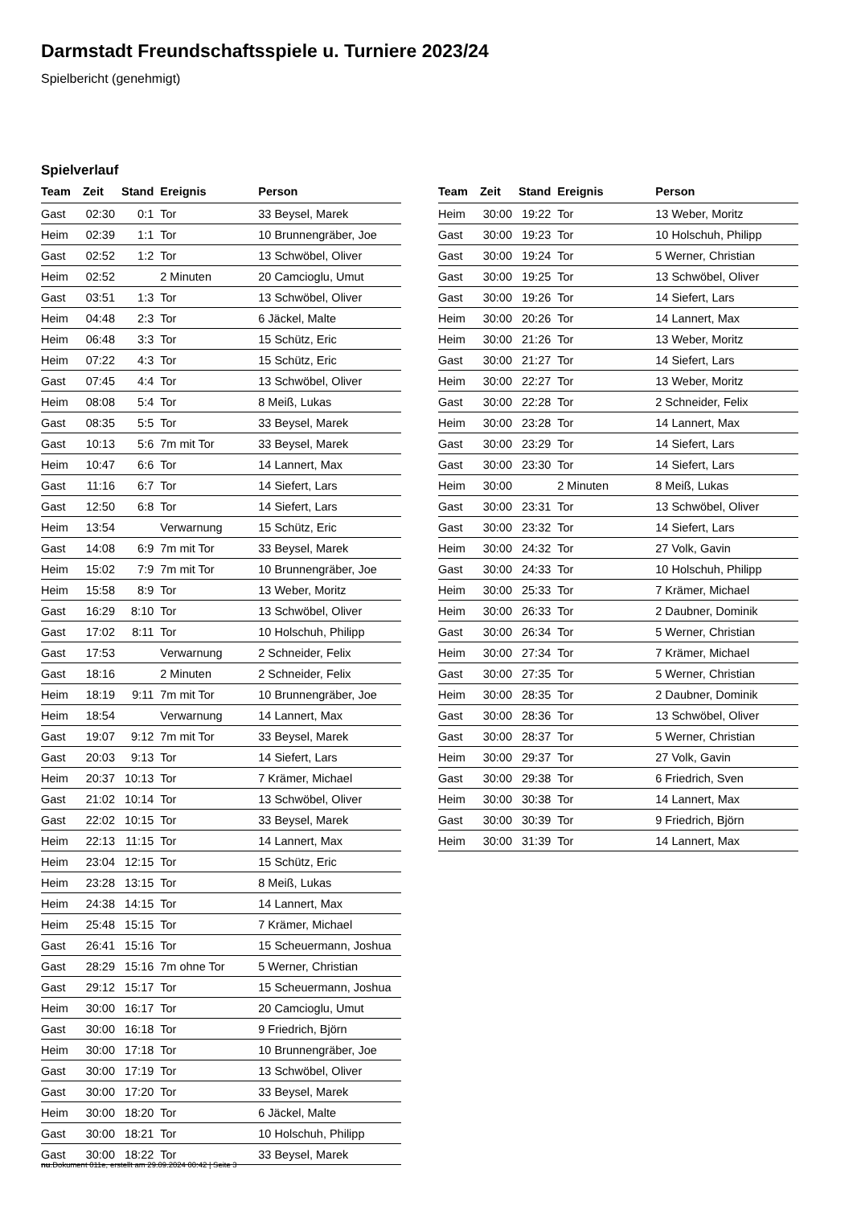Darmstadt Freundschaftsspiele u. Turniere 2023/24
Spielbericht (genehmigt)
Spielverlauf
| Team | Zeit | Stand | Ereignis | Person |
| --- | --- | --- | --- | --- |
| Gast | 02:30 | 0:1 | Tor | 33 Beysel, Marek |
| Heim | 02:39 | 1:1 | Tor | 10 Brunnengräber, Joe |
| Gast | 02:52 | 1:2 | Tor | 13 Schwöbel, Oliver |
| Heim | 02:52 | | 2 Minuten | 20 Camcioglu, Umut |
| Gast | 03:51 | 1:3 | Tor | 13 Schwöbel, Oliver |
| Heim | 04:48 | 2:3 | Tor | 6 Jäckel, Malte |
| Heim | 06:48 | 3:3 | Tor | 15 Schütz, Eric |
| Heim | 07:22 | 4:3 | Tor | 15 Schütz, Eric |
| Gast | 07:45 | 4:4 | Tor | 13 Schwöbel, Oliver |
| Heim | 08:08 | 5:4 | Tor | 8 Meiß, Lukas |
| Gast | 08:35 | 5:5 | Tor | 33 Beysel, Marek |
| Gast | 10:13 | 5:6 | 7m mit Tor | 33 Beysel, Marek |
| Heim | 10:47 | 6:6 | Tor | 14 Lannert, Max |
| Gast | 11:16 | 6:7 | Tor | 14 Siefert, Lars |
| Gast | 12:50 | 6:8 | Tor | 14 Siefert, Lars |
| Heim | 13:54 | | Verwarnung | 15 Schütz, Eric |
| Gast | 14:08 | 6:9 | 7m mit Tor | 33 Beysel, Marek |
| Heim | 15:02 | 7:9 | 7m mit Tor | 10 Brunnengräber, Joe |
| Heim | 15:58 | 8:9 | Tor | 13 Weber, Moritz |
| Gast | 16:29 | 8:10 | Tor | 13 Schwöbel, Oliver |
| Gast | 17:02 | 8:11 | Tor | 10 Holschuh, Philipp |
| Gast | 17:53 | | Verwarnung | 2 Schneider, Felix |
| Gast | 18:16 | | 2 Minuten | 2 Schneider, Felix |
| Heim | 18:19 | 9:11 | 7m mit Tor | 10 Brunnengräber, Joe |
| Heim | 18:54 | | Verwarnung | 14 Lannert, Max |
| Gast | 19:07 | 9:12 | 7m mit Tor | 33 Beysel, Marek |
| Gast | 20:03 | 9:13 | Tor | 14 Siefert, Lars |
| Heim | 20:37 | 10:13 | Tor | 7 Krämer, Michael |
| Gast | 21:02 | 10:14 | Tor | 13 Schwöbel, Oliver |
| Gast | 22:02 | 10:15 | Tor | 33 Beysel, Marek |
| Heim | 22:13 | 11:15 | Tor | 14 Lannert, Max |
| Heim | 23:04 | 12:15 | Tor | 15 Schütz, Eric |
| Heim | 23:28 | 13:15 | Tor | 8 Meiß, Lukas |
| Heim | 24:38 | 14:15 | Tor | 14 Lannert, Max |
| Heim | 25:48 | 15:15 | Tor | 7 Krämer, Michael |
| Gast | 26:41 | 15:16 | Tor | 15 Scheuermann, Joshua |
| Gast | 28:29 | 15:16 | 7m ohne Tor | 5 Werner, Christian |
| Gast | 29:12 | 15:17 | Tor | 15 Scheuermann, Joshua |
| Heim | 30:00 | 16:17 | Tor | 20 Camcioglu, Umut |
| Gast | 30:00 | 16:18 | Tor | 9 Friedrich, Björn |
| Heim | 30:00 | 17:18 | Tor | 10 Brunnengräber, Joe |
| Gast | 30:00 | 17:19 | Tor | 13 Schwöbel, Oliver |
| Gast | 30:00 | 17:20 | Tor | 33 Beysel, Marek |
| Heim | 30:00 | 18:20 | Tor | 6 Jäckel, Malte |
| Gast | 30:00 | 18:21 | Tor | 10 Holschuh, Philipp |
| Gast | 30:00 | 18:22 | Tor | 33 Beysel, Marek |
| Team | Zeit | Stand | Ereignis | Person |
| --- | --- | --- | --- | --- |
| Heim | 30:00 | 19:22 | Tor | 13 Weber, Moritz |
| Gast | 30:00 | 19:23 | Tor | 10 Holschuh, Philipp |
| Gast | 30:00 | 19:24 | Tor | 5 Werner, Christian |
| Gast | 30:00 | 19:25 | Tor | 13 Schwöbel, Oliver |
| Gast | 30:00 | 19:26 | Tor | 14 Siefert, Lars |
| Heim | 30:00 | 20:26 | Tor | 14 Lannert, Max |
| Heim | 30:00 | 21:26 | Tor | 13 Weber, Moritz |
| Gast | 30:00 | 21:27 | Tor | 14 Siefert, Lars |
| Heim | 30:00 | 22:27 | Tor | 13 Weber, Moritz |
| Gast | 30:00 | 22:28 | Tor | 2 Schneider, Felix |
| Heim | 30:00 | 23:28 | Tor | 14 Lannert, Max |
| Gast | 30:00 | 23:29 | Tor | 14 Siefert, Lars |
| Gast | 30:00 | 23:30 | Tor | 14 Siefert, Lars |
| Heim | 30:00 | | 2 Minuten | 8 Meiß, Lukas |
| Gast | 30:00 | 23:31 | Tor | 13 Schwöbel, Oliver |
| Gast | 30:00 | 23:32 | Tor | 14 Siefert, Lars |
| Heim | 30:00 | 24:32 | Tor | 27 Volk, Gavin |
| Gast | 30:00 | 24:33 | Tor | 10 Holschuh, Philipp |
| Heim | 30:00 | 25:33 | Tor | 7 Krämer, Michael |
| Heim | 30:00 | 26:33 | Tor | 2 Daubner, Dominik |
| Gast | 30:00 | 26:34 | Tor | 5 Werner, Christian |
| Heim | 30:00 | 27:34 | Tor | 7 Krämer, Michael |
| Gast | 30:00 | 27:35 | Tor | 5 Werner, Christian |
| Heim | 30:00 | 28:35 | Tor | 2 Daubner, Dominik |
| Gast | 30:00 | 28:36 | Tor | 13 Schwöbel, Oliver |
| Gast | 30:00 | 28:37 | Tor | 5 Werner, Christian |
| Heim | 30:00 | 29:37 | Tor | 27 Volk, Gavin |
| Gast | 30:00 | 29:38 | Tor | 6 Friedrich, Sven |
| Heim | 30:00 | 30:38 | Tor | 14 Lannert, Max |
| Gast | 30:00 | 30:39 | Tor | 9 Friedrich, Björn |
| Heim | 30:00 | 31:39 | Tor | 14 Lannert, Max |
nu.Dokument 011e, erstellt am 29.09.2024 00:42 | Seite 3